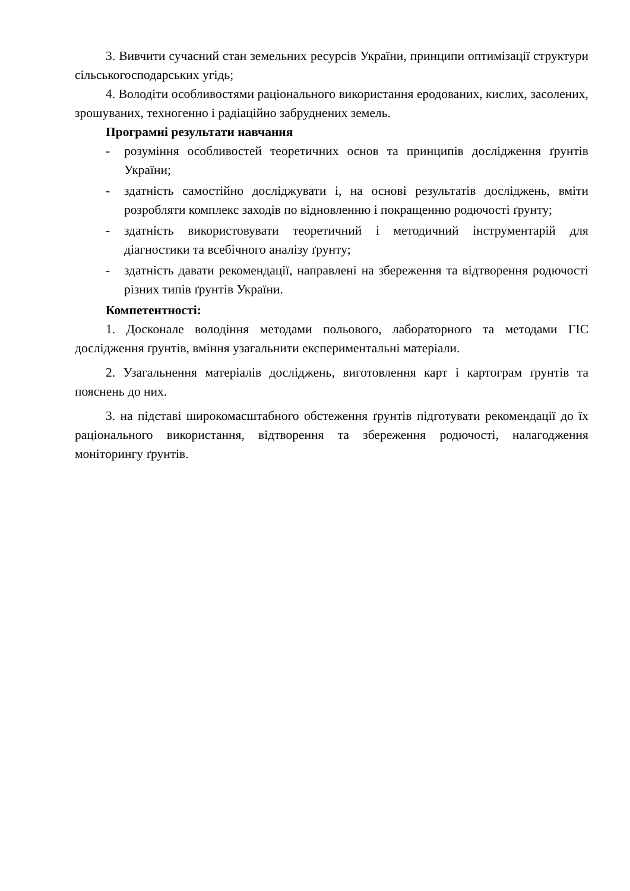3. Вивчити сучасний стан земельних ресурсів України, принципи оптимізації структури сільськогосподарських угідь;
4. Володіти особливостями раціонального використання еродованих, кислих, засолених, зрошуваних, техногенно і радіаційно забруднених земель.
Програмні результати навчання
- розуміння особливостей теоретичних основ та принципів дослідження ґрунтів України;
- здатність самостійно досліджувати і, на основі результатів досліджень, вміти розробляти комплекс заходів по відновленню і покращенню родючості ґрунту;
- здатність використовувати теоретичний і методичний інструментарій для діагностики та всебічного аналізу ґрунту;
- здатність давати рекомендації, направлені на збереження та відтворення родючості різних типів ґрунтів України.
Компетентності:
1. Досконале володіння методами польового, лабораторного та методами ГІС дослідження ґрунтів, вміння узагальнити експериментальні матеріали.
2. Узагальнення матеріалів досліджень, виготовлення карт і картограм ґрунтів та пояснень до них.
3. на підставі широкомасштабного обстеження ґрунтів підготувати рекомендації до їх раціонального використання, відтворення та збереження родючості, налагодження моніторингу ґрунтів.